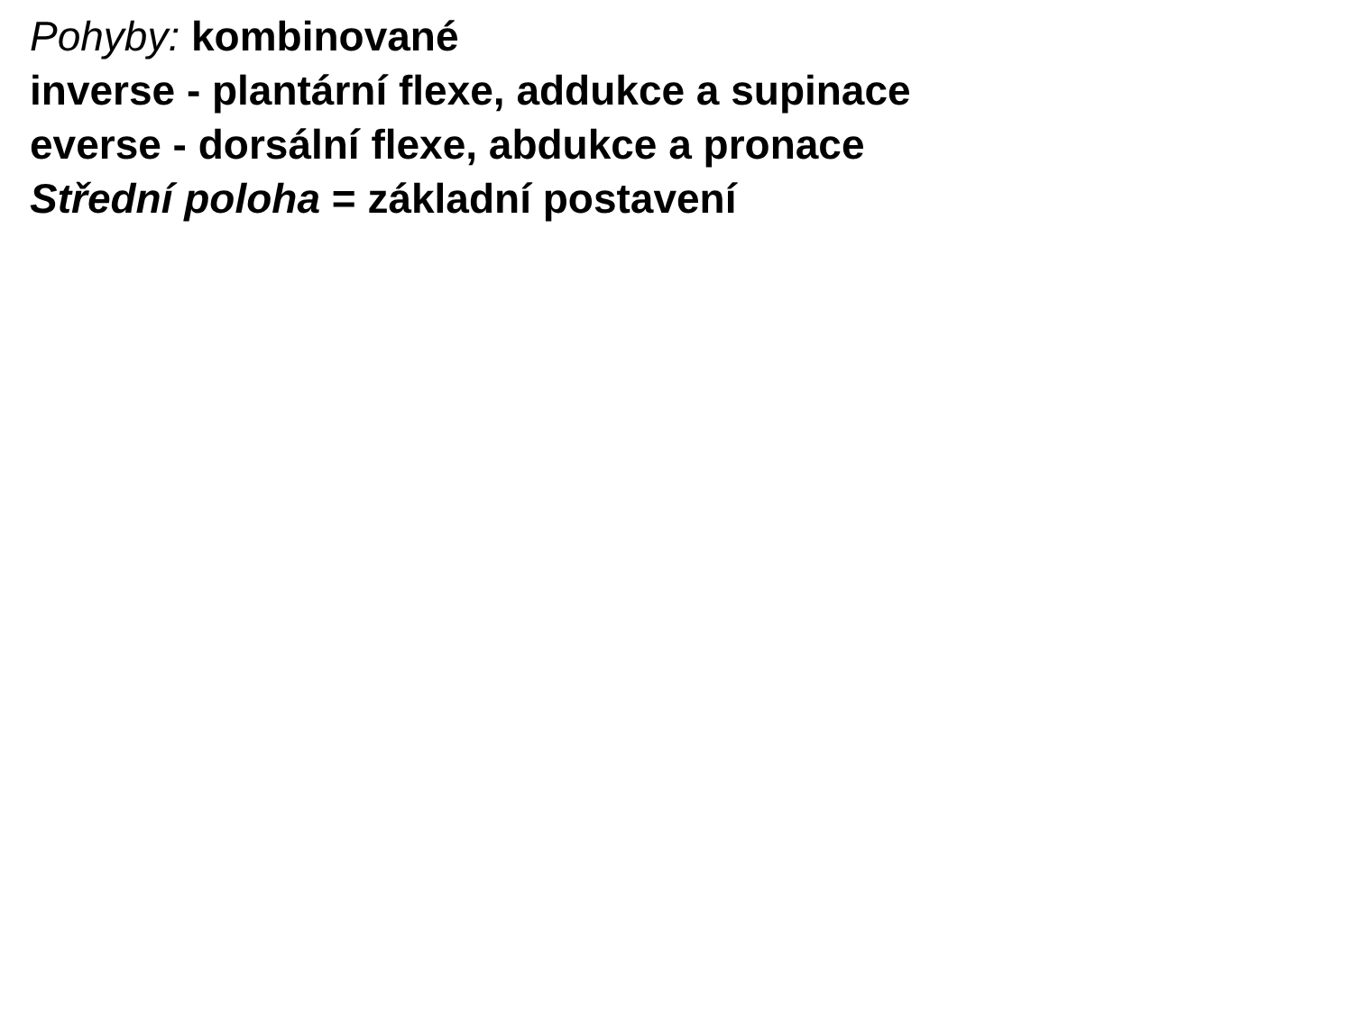Pohyby: kombinované
inverse - plantární flexe, addukce a supinace
everse - dorsální flexe, abdukce a pronace
Střední poloha = základní postavení